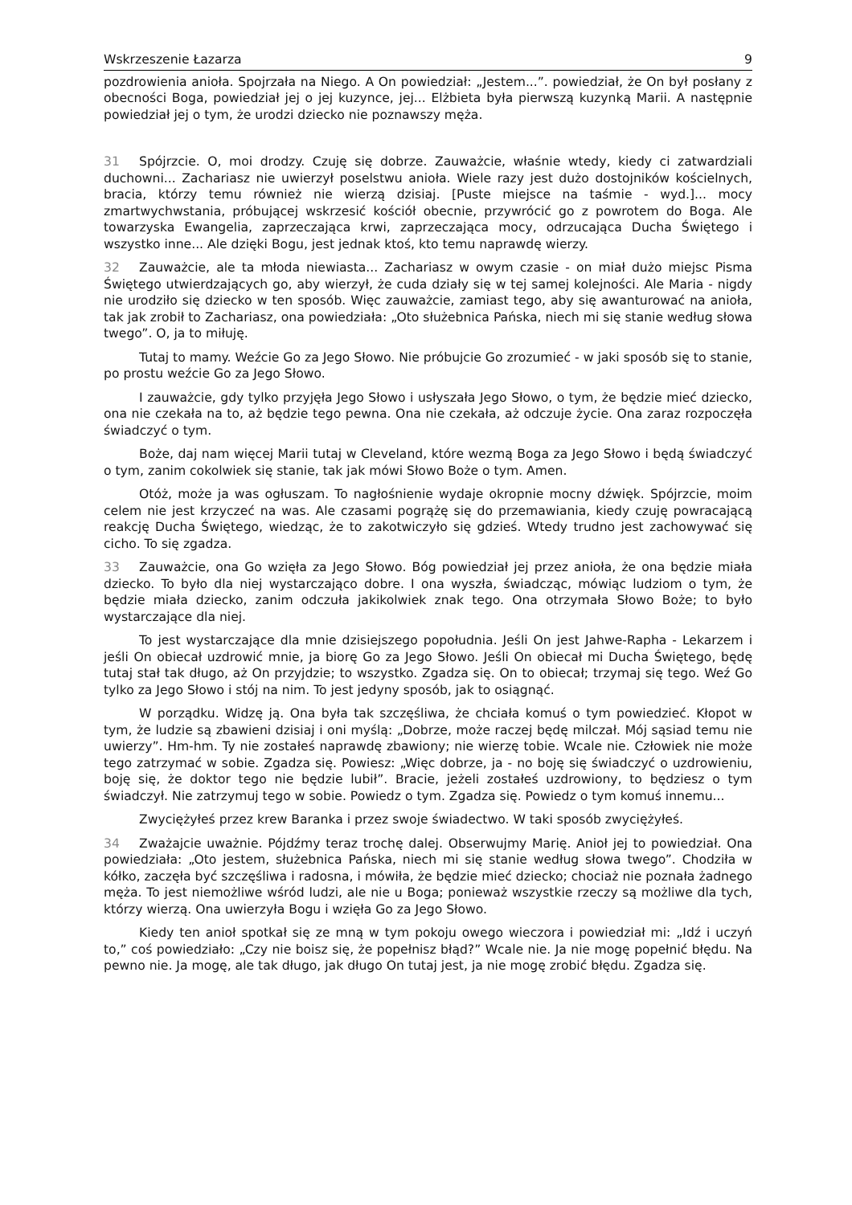Wskrzeszenie Łazarza 9
pozdrowienia anioła. Spojrzała na Niego. A On powiedział: „Jestem...”. powiedział, że On był posłany z obecności Boga, powiedział jej o jej kuzynce, jej... Elżbieta była pierwszą kuzynką Marii. A następnie powiedział jej o tym, że urodzi dziecko nie poznawszy męża.
31 Spójrzcie. O, moi drodzy. Czuję się dobrze. Zauważcie, właśnie wtedy, kiedy ci zatwardziali duchowni... Zachariasz nie uwierzył poselstwu anioła. Wiele razy jest dużo dostojników kościelnych, bracia, którzy temu również nie wierzą dzisiaj. [Puste miejsce na taśmie - wyd.]... mocy zmartwychwstania, próbującej wskrzesić kościół obecnie, przywrócić go z powrotem do Boga. Ale towarzyska Ewangelia, zaprzeczająca krwi, zaprzeczająca mocy, odrzucająca Ducha Świętego i wszystko inne... Ale dzięki Bogu, jest jednak ktoś, kto temu naprawdę wierzy.
32 Zauważcie, ale ta młoda niewiasta... Zachariasz w owym czasie - on miał dużo miejsc Pisma Świętego utwierdzających go, aby wierzył, że cuda działy się w tej samej kolejności. Ale Maria - nigdy nie urodziło się dziecko w ten sposób. Więc zauważcie, zamiast tego, aby się awanturować na anioła, tak jak zrobił to Zachariasz, ona powiedziała: „Oto służebnica Pańska, niech mi się stanie według słowa twego”. O, ja to miłuję.
Tutaj to mamy. Weźcie Go za Jego Słowo. Nie próbujcie Go zrozumieć - w jaki sposób się to stanie, po prostu weźcie Go za Jego Słowo.
I zauważcie, gdy tylko przyjęła Jego Słowo i usłyszała Jego Słowo, o tym, że będzie mieć dziecko, ona nie czekała na to, aż będzie tego pewna. Ona nie czekała, aż odczuje życie. Ona zaraz rozpoczęła świadczyć o tym.
Boże, daj nam więcej Marii tutaj w Cleveland, które wezmą Boga za Jego Słowo i będą świadczyć o tym, zanim cokolwiek się stanie, tak jak mówi Słowo Boże o tym. Amen.
Otóż, może ja was ogłuszam. To nagłośnienie wydaje okropnie mocny dźwięk. Spójrzcie, moim celem nie jest krzyczeć na was. Ale czasami pogrążę się do przemawiania, kiedy czuję powracającą reakcję Ducha Świętego, wiedząc, że to zakotwiczyło się gdzieś. Wtedy trudno jest zachowywać się cicho. To się zgadza.
33 Zauważcie, ona Go wzięła za Jego Słowo. Bóg powiedział jej przez anioła, że ona będzie miała dziecko. To było dla niej wystarczająco dobre. I ona wyszła, świadcząc, mówiąc ludziom o tym, że będzie miała dziecko, zanim odczuła jakikolwiek znak tego. Ona otrzymała Słowo Boże; to było wystarczające dla niej.
To jest wystarczające dla mnie dzisiejszego popołudnia. Jeśli On jest Jahwe-Rapha - Lekarzem i jeśli On obiecał uzdrowić mnie, ja biorę Go za Jego Słowo. Jeśli On obiecał mi Ducha Świętego, będę tutaj stał tak długo, aż On przyjdzie; to wszystko. Zgadza się. On to obiecał; trzymaj się tego. Weź Go tylko za Jego Słowo i stój na nim. To jest jedyny sposób, jak to osiągnąć.
W porządku. Widzę ją. Ona była tak szczęśliwa, że chciała komuś o tym powiedzieć. Kłopot w tym, że ludzie są zbawieni dzisiaj i oni myślą: „Dobrze, może raczej będę milczał. Mój sąsiad temu nie uwierzy”. Hm-hm. Ty nie zostałeś naprawdę zbawiony; nie wierzę tobie. Wcale nie. Człowiek nie może tego zatrzymać w sobie. Zgadza się. Powiesz: „Więc dobrze, ja - no boję się świadczyć o uzdrowieniu, boję się, że doktor tego nie będzie lubił”. Bracie, jeżeli zostałeś uzdrowiony, to będziesz o tym świadczył. Nie zatrzymuj tego w sobie. Powiedz o tym. Zgadza się. Powiedz o tym komuś innemu...
Zwyciężyłeś przez krew Baranka i przez swoje świadectwo. W taki sposób zwyciężyłeś.
34 Zważajcie uważnie. Pójdźmy teraz trochę dalej. Obserwujmy Marię. Anioł jej to powiedział. Ona powiedziała: „Oto jestem, służebnica Pańska, niech mi się stanie według słowa twego”. Chodziła w kółko, zaczęła być szczęśliwa i radosna, i mówiła, że będzie mieć dziecko; chociaż nie poznała żadnego męża. To jest niemożliwe wśród ludzi, ale nie u Boga; ponieważ wszystkie rzeczy są możliwe dla tych, którzy wierzą. Ona uwierzyła Bogu i wzięła Go za Jego Słowo.
Kiedy ten anioł spotkał się ze mną w tym pokoju owego wieczora i powiedział mi: „Idź i uczyń to,” coś powiedziało: „Czy nie boisz się, że popełnisz błąd?” Wcale nie. Ja nie mogę popełnić błędu. Na pewno nie. Ja mogę, ale tak długo, jak długo On tutaj jest, ja nie mogę zrobić błędu. Zgadza się.